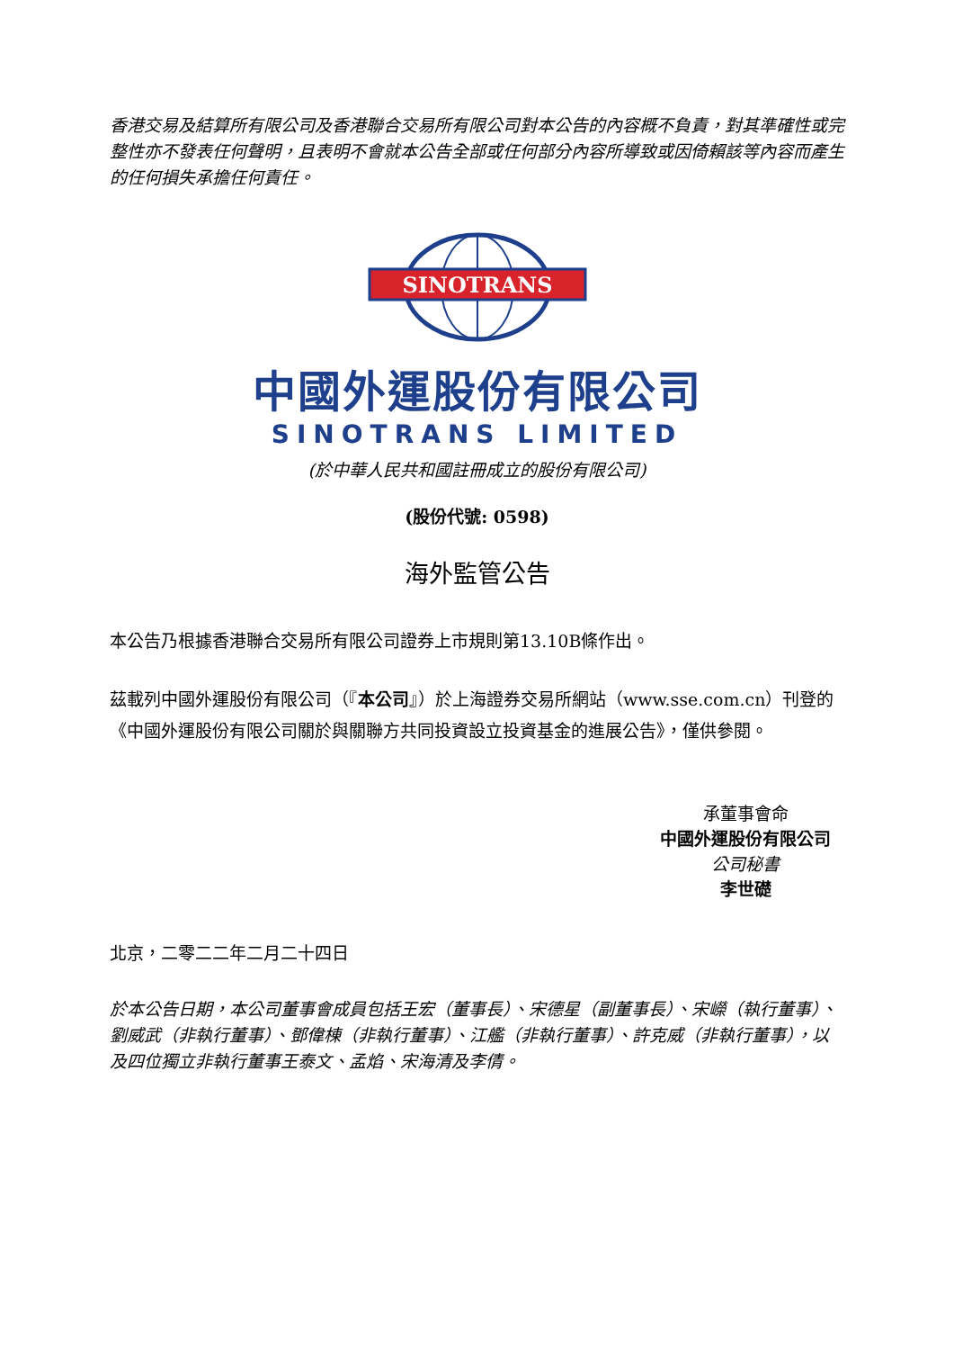香港交易及結算所有限公司及香港聯合交易所有限公司對本公告的內容概不負責，對其準確性或完整性亦不發表任何聲明，且表明不會就本公告全部或任何部分內容所導致或因倚賴該等內容而產生的任何損失承擔任何責任。
SINOTRANS
中國外運股份有限公司
SINOTRANS LIMITED
(於中華人民共和國註冊成立的股份有限公司)
(股份代號: 0598)
海外監管公告
本公告乃根據香港聯合交易所有限公司證券上市規則第13.10B條作出。
茲載列中國外運股份有限公司（『本公司』）於上海證券交易所網站（www.sse.com.cn）刊登的《中國外運股份有限公司關於與關聯方共同投資設立投資基金的進展公告》，僅供參閱。
承董事會命
中國外運股份有限公司
公司秘書
李世礎
北京，二零二二年二月二十四日
於本公告日期，本公司董事會成員包括王宏（董事長）、宋德星（副董事長）、宋嶸（執行董事）、劉威武（非執行董事）、鄧偉棟（非執行董事）、江艦（非執行董事）、許克威（非執行董事），以及四位獨立非執行董事王泰文、孟焰、宋海清及李倩。